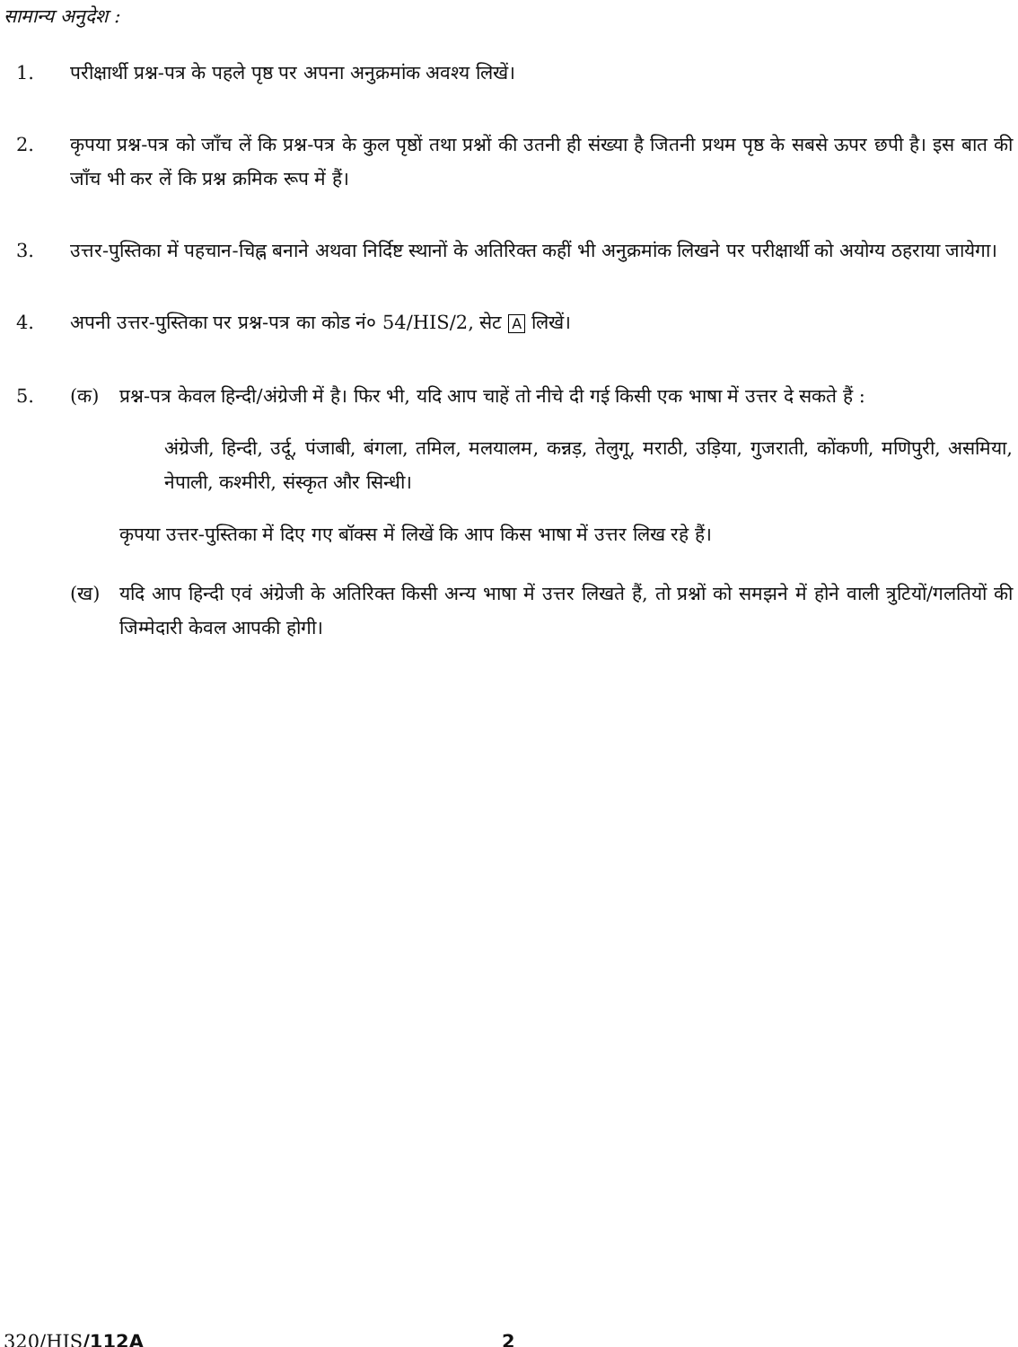सामान्य अनुदेश :
1. परीक्षार्थी प्रश्न-पत्र के पहले पृष्ठ पर अपना अनुक्रमांक अवश्य लिखें।
2. कृपया प्रश्न-पत्र को जाँच लें कि प्रश्न-पत्र के कुल पृष्ठों तथा प्रश्नों की उतनी ही संख्या है जितनी प्रथम पृष्ठ के सबसे ऊपर छपी है। इस बात की जाँच भी कर लें कि प्रश्न क्रमिक रूप में हैं।
3. उत्तर-पुस्तिका में पहचान-चिह्न बनाने अथवा निर्दिष्ट स्थानों के अतिरिक्त कहीं भी अनुक्रमांक लिखने पर परीक्षार्थी को अयोग्य ठहराया जायेगा।
4. अपनी उत्तर-पुस्तिका पर प्रश्न-पत्र का कोड नं० 54/HIS/2, सेट A लिखें।
5. (क) प्रश्न-पत्र केवल हिन्दी/अंग्रेजी में है। फिर भी, यदि आप चाहें तो नीचे दी गई किसी एक भाषा में उत्तर दे सकते हैं :
अंग्रेजी, हिन्दी, उर्दू, पंजाबी, बंगला, तमिल, मलयालम, कन्नड़, तेलुगू, मराठी, उड़िया, गुजराती, कोंकणी, मणिपुरी, असमिया, नेपाली, कश्मीरी, संस्कृत और सिन्धी।
कृपया उत्तर-पुस्तिका में दिए गए बॉक्स में लिखें कि आप किस भाषा में उत्तर लिख रहे हैं।
(ख) यदि आप हिन्दी एवं अंग्रेजी के अतिरिक्त किसी अन्य भाषा में उत्तर लिखते हैं, तो प्रश्नों को समझने में होने वाली त्रुटियों/गलतियों की जिम्मेदारी केवल आपकी होगी।
320/HIS/112A 2